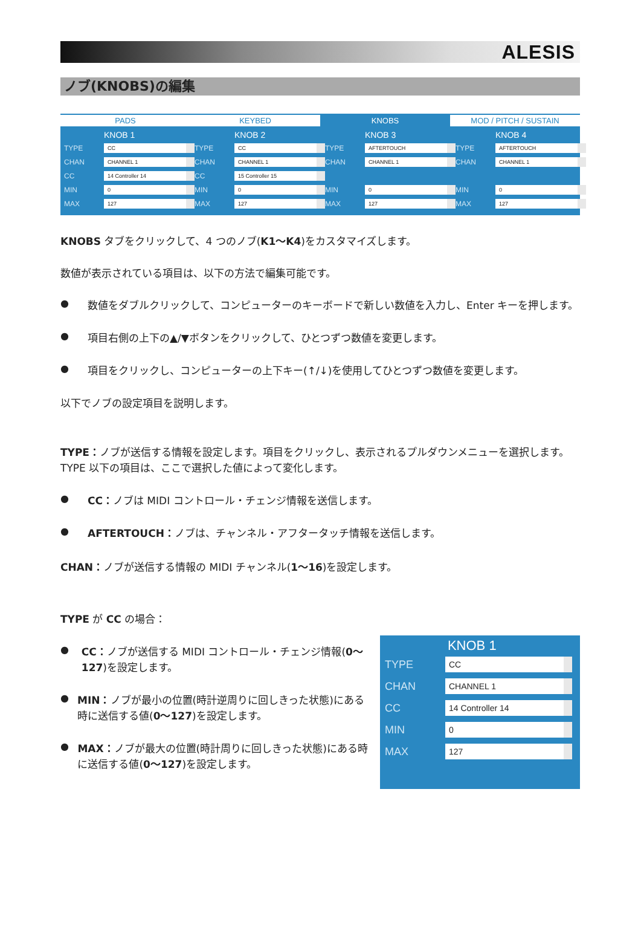ALESIS
ノブ(KNOBS)の編集
PADS KEYBED KNOBS MOD / PITCH / SUSTAIN
KNOB 1
TYPE CC
CHAN CHANNEL 1
CC 14 Controller 14
MIN 0
MAX 127
KNOB 2
TYPE CC
CHAN CHANNEL 1
CC 15 Controller 15
MIN 0
MAX 127
KNOB 3
TYPE AFTERTOUCH
CHAN CHANNEL 1
MIN 0
MAX 127
KNOB 4
TYPE AFTERTOUCH
CHAN CHANNEL 1
MIN 0
MAX 127
KNOBS タブをクリックして、4 つのノブ(K1〜K4)をカスタマイズします。
数値が表示されている項目は、以下の方法で編集可能です。
●
数値をダブルクリックして、コンピューターのキーボードで新しい数値を入力し、Enter キーを押します。
●
項目右側の上下の▲/▼ボタンをクリックして、ひとつずつ数値を変更します。
●
項目をクリックし、コンピューターの上下キー(↑/↓)を使用してひとつずつ数値を変更します。
以下でノブの設定項目を説明します。
TYPE：ノブが送信する情報を設定します。項目をクリックし、表示されるプルダウンメニューを選択します。TYPE 以下の項目は、ここで選択した値によって変化します。
●
CC：ノブは MIDI コントロール・チェンジ情報を送信します。
●
AFTERTOUCH：ノブは、チャンネル・アフタータッチ情報を送信します。
CHAN：ノブが送信する情報の MIDI チャンネル(1〜16)を設定します。
TYPE が CC の場合：
●
CC：ノブが送信する MIDI コントロール・チェンジ情報(0〜127)を設定します。
●
MIN：ノブが最小の位置(時計逆周りに回しきった状態)にある時に送信する値(0〜127)を設定します。
●
MAX：ノブが最大の位置(時計周りに回しきった状態)にある時に送信する値(0〜127)を設定します。
KNOB 1
TYPE CC
CHAN CHANNEL 1
CC 14 Controller 14
MIN 0
MAX 127